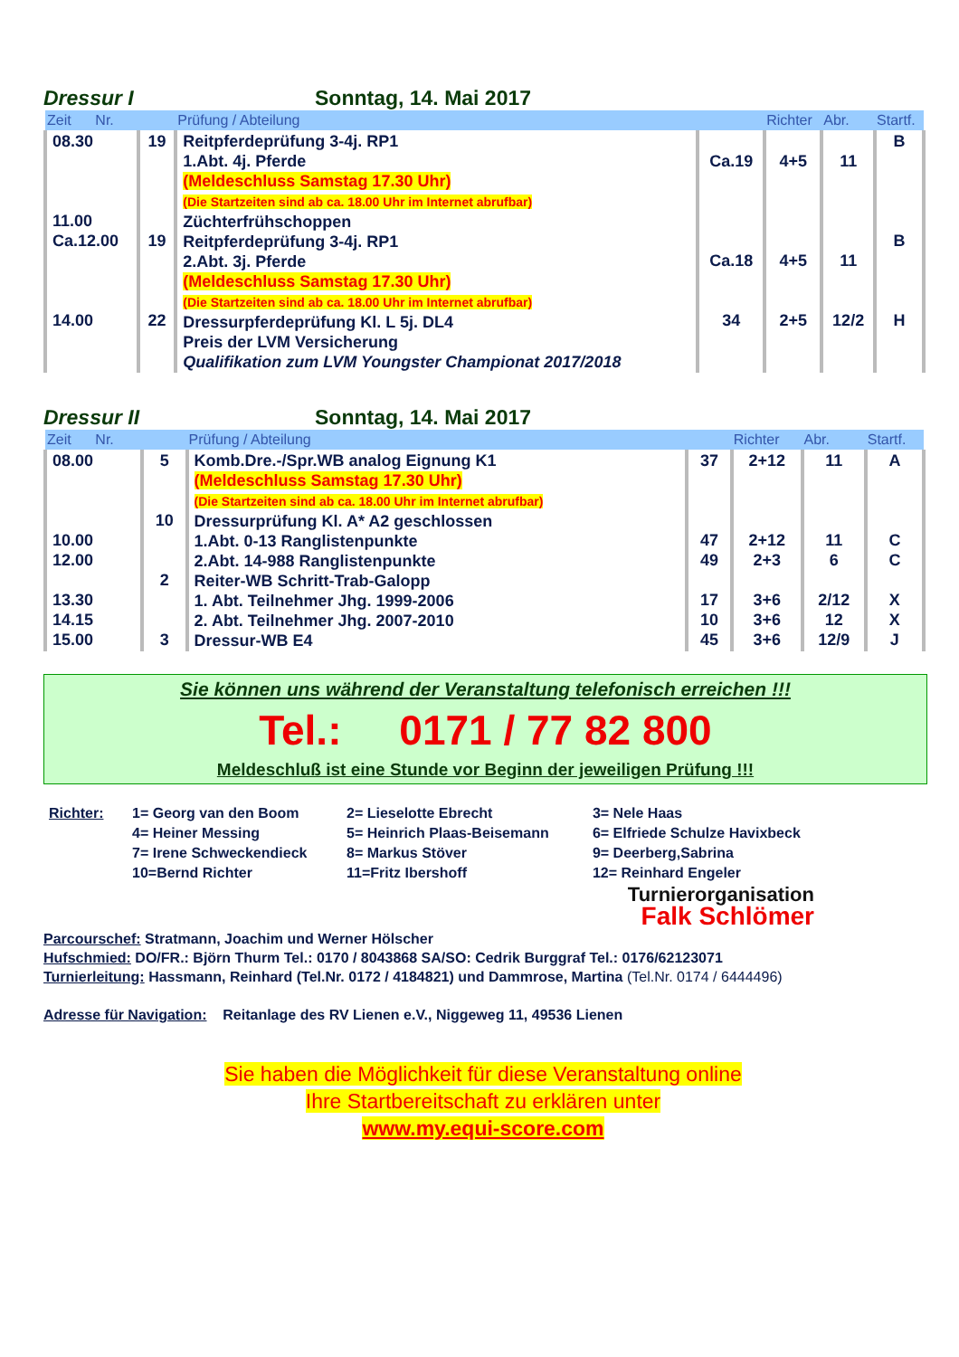Dressur I Sonntag, 14. Mai 2017
| Zeit Nr. | | Prüfung / Abteilung | | Richter | Abr. | Startf. |
| --- | --- | --- | --- | --- | --- | --- |
| 08.30 11.00 Ca.12.00 14.00 | 19 19 22 | Reitpferdeprüfung 3-4j. RP1 1.Abt. 4j. Pferde (Meldeschluss Samstag 17.30 Uhr) (Die Startzeiten sind ab ca. 18.00 Uhr im Internet abrufbar) Züchterfrühschoppen Reitpferdeprüfung 3-4j. RP1 2.Abt. 3j. Pferde (Meldeschluss Samstag 17.30 Uhr) (Die Startzeiten sind ab ca. 18.00 Uhr im Internet abrufbar) Dressurpferdeprüfung Kl. L 5j. DL4 Preis der LVM Versicherung Qualifikation zum LVM Youngster Championat 2017/2018 | Ca.19 Ca.18 34 | 4+5 4+5 2+5 | 11 11 12/2 | B B H |
Dressur II Sonntag, 14. Mai 2017
| Zeit Nr. | | Prüfung / Abteilung | | Richter | Abr. | Startf. |
| --- | --- | --- | --- | --- | --- | --- |
| 08.00 10.00 12.00 13.30 14.15 15.00 | 5 10 2 3 | Komb.Dre.-/Spr.WB analog Eignung K1 (Meldeschluss Samstag 17.30 Uhr) (Die Startzeiten sind ab ca. 18.00 Uhr im Internet abrufbar) Dressurprüfung Kl. A* A2 geschlossen 1.Abt. 0-13 Ranglistenpunkte 2.Abt. 14-988 Ranglistenpunkte Reiter-WB Schritt-Trab-Galopp 1. Abt. Teilnehmer Jhg. 1999-2006 2. Abt. Teilnehmer Jhg. 2007-2010 Dressur-WB E4 | 37 47 49 17 10 45 | 2+12 2+12 2+3 3+6 3+6 3+6 | 11 11 6 2/12 12 12/9 | A C C X X J |
Sie können uns während der Veranstaltung telefonisch erreichen !!!
Tel.: 0171 / 77 82 800
Meldeschluß ist eine Stunde vor Beginn der jeweiligen Prüfung !!!
| Richter: | 1= Georg van den Boom 4= Heiner Messing 7= Irene Schweckendieck 10=Bernd Richter | 2= Lieselotte Ebrecht 5= Heinrich Plaas-Beisemann 8= Markus Stöver 11=Fritz Ibershoff | 3= Nele Haas 6= Elfriede Schulze Havixbeck 9= Deerberg,Sabrina 12= Reinhard Engeler |
Turnierorganisation
Falk Schlömer
Parcourschef: Stratmann, Joachim und Werner Hölscher
Hufschmied: DO/FR.: Björn Thurm Tel.: 0170 / 8043868 SA/SO: Cedrik Burggraf Tel.: 0176/62123071
Turnierleitung: Hassmann, Reinhard (Tel.Nr. 0172 / 4184821) und Dammrose, Martina (Tel.Nr. 0174 / 6444496)
Adresse für Navigation: Reitanlage des RV Lienen e.V., Niggeweg 11, 49536 Lienen
Sie haben die Möglichkeit für diese Veranstaltung online
Ihre Startbereitschaft zu erklären unter
www.my.equi-score.com